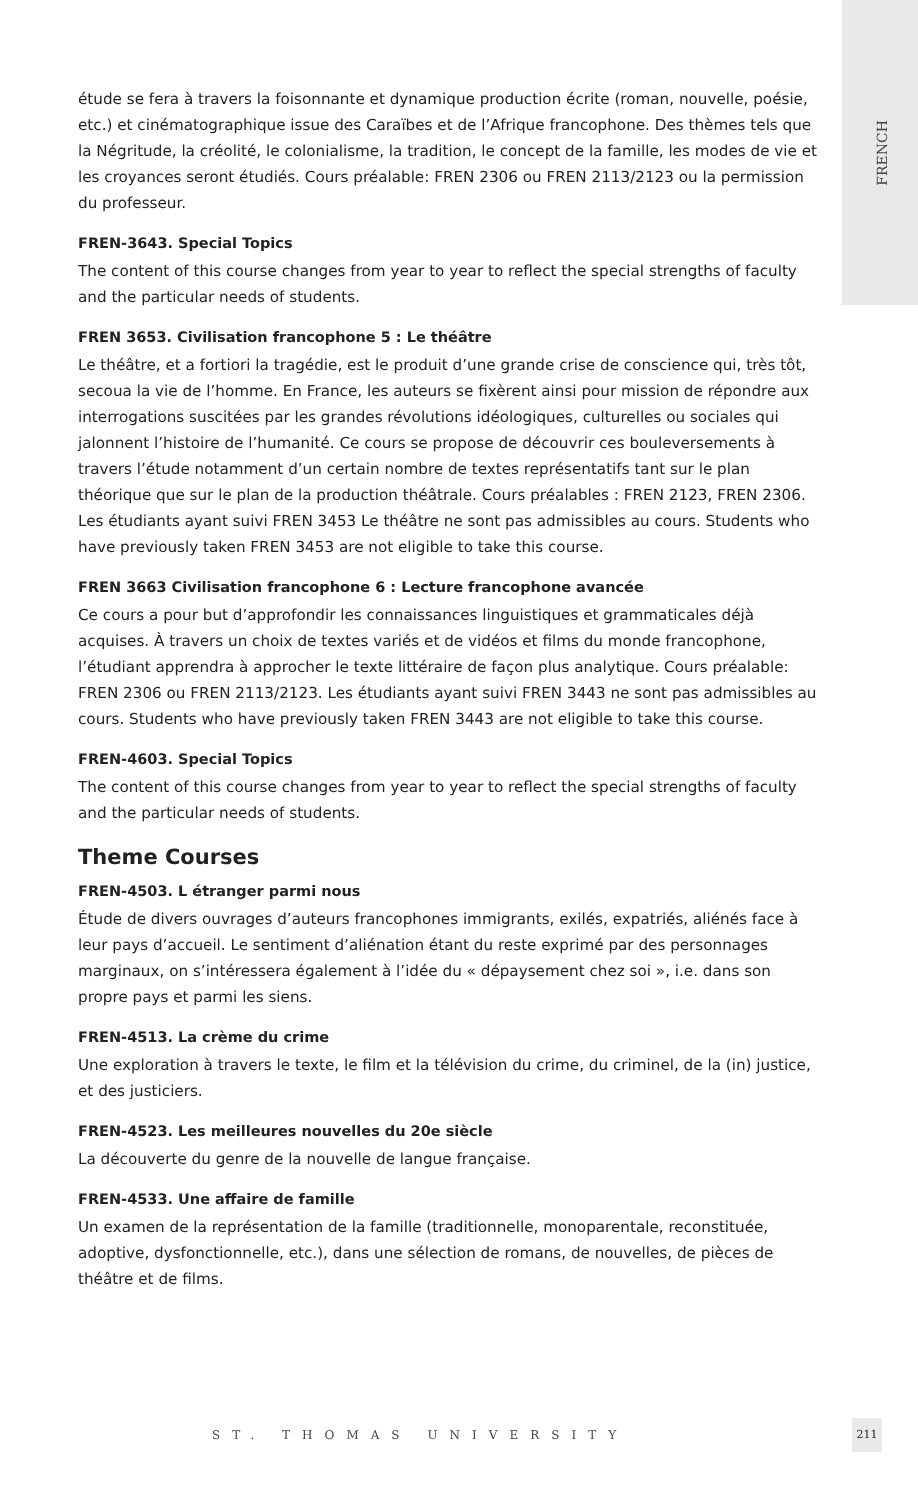FRENCH
étude se fera à travers la foisonnante et dynamique production écrite (roman, nouvelle, poésie, etc.) et cinématographique issue des Caraïbes et de l’Afrique francophone. Des thèmes tels que la Négritude, la créolité, le colonialisme, la tradition, le concept de la famille, les modes de vie et les croyances seront étudiés. Cours préalable: FREN 2306 ou FREN 2113/2123 ou la permission du professeur.
FREN-3643. Special Topics
The content of this course changes from year to year to reflect the special strengths of faculty and the particular needs of students.
FREN 3653. Civilisation francophone 5 : Le théâtre
Le théâtre, et a fortiori la tragédie, est le produit d’une grande crise de conscience qui, très tôt, secoua la vie de l’homme. En France, les auteurs se fixèrent ainsi pour mission de répondre aux interrogations suscitées par les grandes révolutions idéologiques, culturelles ou sociales qui jalonnent l’histoire de l’humanité. Ce cours se propose de découvrir ces bouleversements à travers l’étude notamment d’un certain nombre de textes représentatifs tant sur le plan théorique que sur le plan de la production théâtrale. Cours préalables : FREN 2123, FREN 2306. Les étudiants ayant suivi FREN 3453 Le théâtre ne sont pas admissibles au cours. Students who have previously taken FREN 3453 are not eligible to take this course.
FREN 3663 Civilisation francophone 6 : Lecture francophone avancée
Ce cours a pour but d’approfondir les connaissances linguistiques et grammaticales déjà acquises. À travers un choix de textes variés et de vidéos et films du monde francophone, l’étudiant apprendra à approcher le texte littéraire de façon plus analytique. Cours préalable: FREN 2306 ou FREN 2113/2123. Les étudiants ayant suivi FREN 3443 ne sont pas admissibles au cours. Students who have previously taken FREN 3443 are not eligible to take this course.
FREN-4603. Special Topics
The content of this course changes from year to year to reflect the special strengths of faculty and the particular needs of students.
Theme Courses
FREN-4503. L étranger parmi nous
Étude de divers ouvrages d’auteurs francophones immigrants, exilés, expatriés, aliénés face à leur pays d’accueil. Le sentiment d’aliénation étant du reste exprimé par des personnages marginaux, on s’intéressera également à l’idée du « dépaysement chez soi », i.e. dans son propre pays et parmi les siens.
FREN-4513. La crème du crime
Une exploration à travers le texte, le film et la télévision du crime, du criminel, de la (in) justice, et des justiciers.
FREN-4523. Les meilleures nouvelles du 20e siècle
La découverte du genre de la nouvelle de langue française.
FREN-4533. Une affaire de famille
Un examen de la représentation de la famille (traditionnelle, monoparentale, reconstituée, adoptive, dysfonctionnelle, etc.), dans une sélection de romans, de nouvelles, de pièces de théâtre et de films.
ST. THOMAS UNIVERSITY
211